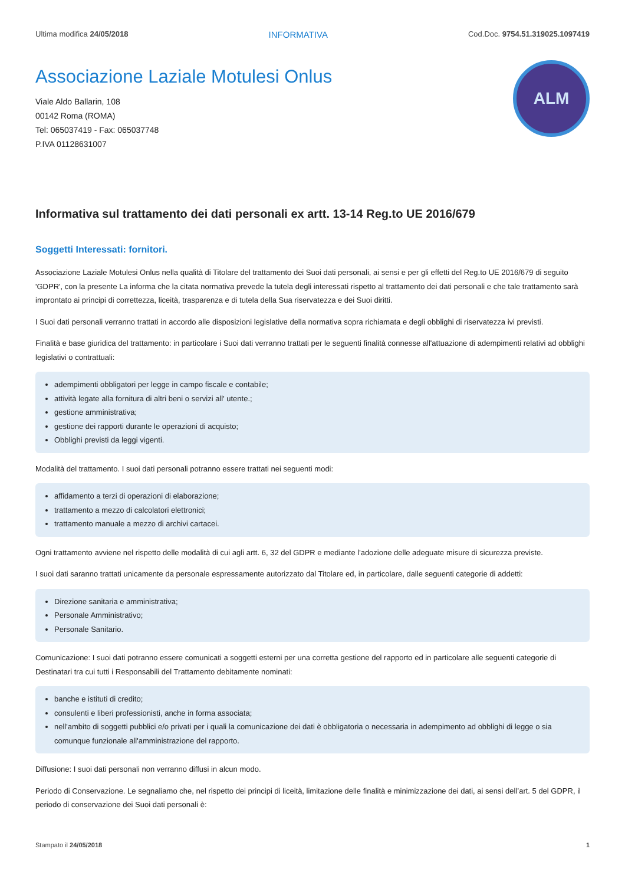Ultima modifica 24/05/2018 INFORMATIVA Cod.Doc. 9754.51.319025.1097419
Associazione Laziale Motulesi Onlus
Viale Aldo Ballarin, 108
00142 Roma (ROMA)
Tel: 065037419 - Fax: 065037748
P.IVA 01128631007
ALM
Informativa sul trattamento dei dati personali ex artt. 13-14 Reg.to UE 2016/679
Soggetti Interessati: fornitori.
Associazione Laziale Motulesi Onlus nella qualità di Titolare del trattamento dei Suoi dati personali, ai sensi e per gli effetti del Reg.to UE 2016/679 di seguito 'GDPR', con la presente La informa che la citata normativa prevede la tutela degli interessati rispetto al trattamento dei dati personali e che tale trattamento sarà improntato ai principi di correttezza, liceità, trasparenza e di tutela della Sua riservatezza e dei Suoi diritti.
I Suoi dati personali verranno trattati in accordo alle disposizioni legislative della normativa sopra richiamata e degli obblighi di riservatezza ivi previsti.
Finalità e base giuridica del trattamento: in particolare i Suoi dati verranno trattati per le seguenti finalità connesse all'attuazione di adempimenti relativi ad obblighi legislativi o contrattuali:
adempimenti obbligatori per legge in campo fiscale e contabile;
attività legate alla fornitura di altri beni o servizi all' utente.;
gestione amministrativa;
gestione dei rapporti durante le operazioni di acquisto;
Obblighi previsti da leggi vigenti.
Modalità del trattamento. I suoi dati personali potranno essere trattati nei seguenti modi:
affidamento a terzi di operazioni di elaborazione;
trattamento a mezzo di calcolatori elettronici;
trattamento manuale a mezzo di archivi cartacei.
Ogni trattamento avviene nel rispetto delle modalità di cui agli artt. 6, 32 del GDPR e mediante l'adozione delle adeguate misure di sicurezza previste.
I suoi dati saranno trattati unicamente da personale espressamente autorizzato dal Titolare ed, in particolare, dalle seguenti categorie di addetti:
Direzione sanitaria e amministrativa;
Personale Amministrativo;
Personale Sanitario.
Comunicazione: I suoi dati potranno essere comunicati a soggetti esterni per una corretta gestione del rapporto ed in particolare alle seguenti categorie di Destinatari tra cui tutti i Responsabili del Trattamento debitamente nominati:
banche e istituti di credito;
consulenti e liberi professionisti, anche in forma associata;
nell'ambito di soggetti pubblici e/o privati per i quali la comunicazione dei dati è obbligatoria o necessaria in adempimento ad obblighi di legge o sia comunque funzionale all'amministrazione del rapporto.
Diffusione: I suoi dati personali non verranno diffusi in alcun modo.
Periodo di Conservazione. Le segnaliamo che, nel rispetto dei principi di liceità, limitazione delle finalità e minimizzazione dei dati, ai sensi dell’art. 5 del GDPR, il periodo di conservazione dei Suoi dati personali è:
Stampato il 24/05/2018 1